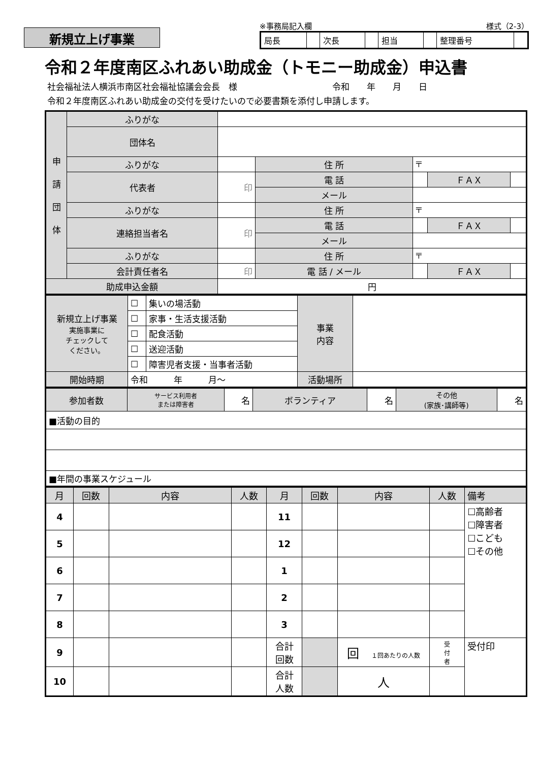新規立上げ事業
※事務局記入欄 様式（2-3）
| 局長 | | 次長 | | 担当 | | 整理番号 | |
令和２年度南区ふれあい助成金（トモニー助成金）申込書
社会福祉法人横浜市南区社会福祉協議会会長　様　　　　　　　　　　　令和　　年　　月　　日
令和２年度南区ふれあい助成金の交付を受けたいので必要書類を添付し申請します。
| 申 請 団 体 | ふりがな | | | | | |
| | 団体名 | | | | | |
| | ふりがな | | 住 所 | 〒 | | |
| | 代表者 | 印 | | | | |
| | | | 電 話 | | ＦＡＸ | |
| | | | メール | | | |
| | ふりがな | | 住 所 | 〒 | | |
| | 連絡担当者名 | 印 | | | | |
| | | | 電 話 | | ＦＡＸ | |
| | | | メール | | | |
| | ふりがな | | 住 所 | 〒 | | |
| | 会計責任者名 | 印 | | | | |
| | | | 電 話 / メール | | ＦＡＸ | |
| 助成申込金額 | | 円 | | | | |
| 新規立上げ事業 実施事業に チェックして ください。 | ☐ | 集いの場活動 | 事業 内容 | |
| | ☐ | 家事・生活支援活動 | | |
| | ☐ | 配食活動 | | |
| | ☐ | 送迎活動 | | |
| | ☐ | 障害児者支援・当事者活動 | | |
| 開始時期 | 令和 年 月～ | | 活動場所 | |
| 参加者数 | サービス利用者 または障害者 | 名 | ボランティア | 名 | その他 (家族･講師等) | 名 |
| ■活動の目的 | | | | | | |
| ■年間の事業スケジュール | | | | | | |
| 月 | 回数 | 内容 | 人数 | 月 | 回数 | 内容 | 人数 | 備考 |
| 4 | | | | 11 | | | | ☐高齢者 ☐障害者 ☐こども ☐その他 |
| 5 | | | | 12 | | | | |
| 6 | | | | 1 | | | | |
| 7 | | | | 2 | | | | |
| 8 | | | | 3 | | | | |
| 9 | | | | 合計 回数 | | 回 １回あたりの人数 | 受 付 者 | |
| | | | | | | | | 受付印 |
| 10 | | | | 合計 人数 | | 人 | | |